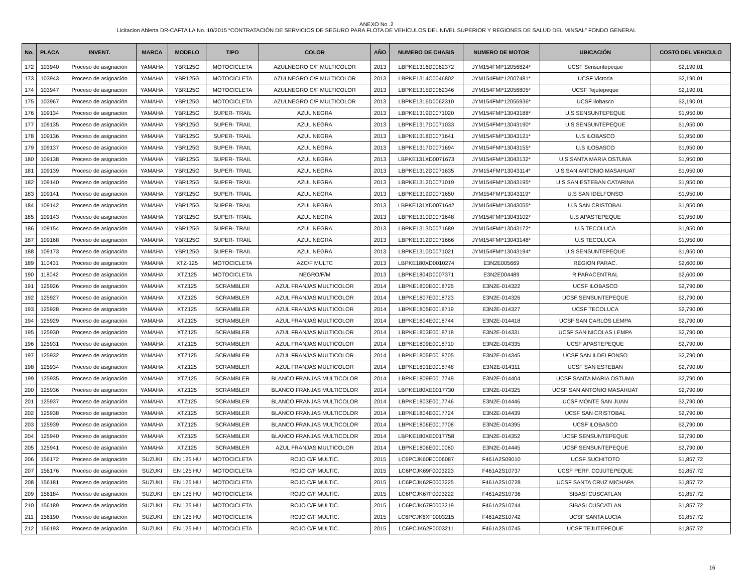ANEXO No .2
Licitacion Abierta DR-CAFTA LA No. 10/2015 “CONTRATACIÓN DE SERVICIOS DE SEGURO PARA FLOTA DE VEHÍCULOS DEL NIVEL SUPERIOR Y REGIONES DE SALUD DEL MINSAL” FONDO GENERAL
| No. | PLACA | INVENT. | MARCA | MODELO | TIPO | COLOR | AÑO | NUMERO DE CHASIS | NUMERO DE MOTOR | UBICACIÓN | COSTO DEL VEHICULO |
| --- | --- | --- | --- | --- | --- | --- | --- | --- | --- | --- | --- |
| 172 | 103940 | Proceso de asignación | YAMAHA | YBR125G | MOTOCICLETA | AZULNEGRO C/F MULTICOLOR | 2013 | LBPKE1316D0062372 | JYM154FMI*12056824* | UCSF Sensuntepeque | $2,190.01 |
| 173 | 103943 | Proceso de asignación | YAMAHA | YBR125G | MOTOCICLETA | AZULNEGRO C/F MULTICOLOR | 2013 | LBPKE1314C0046802 | JYM154FMI*12007481* | UCSF Victoria | $2,190.01 |
| 174 | 103947 | Proceso de asignación | YAMAHA | YBR125G | MOTOCICLETA | AZULNEGRO C/F MULTICOLOR | 2013 | LBPKE1315D0062346 | JYM154FMI*12056805* | UCSF Tejutepeque | $2,190.01 |
| 175 | 103967 | Proceso de asignación | YAMAHA | YBR125G | MOTOCICLETA | AZULNEGRO C/F MULTICOLOR | 2013 | LBPKE1316D0062310 | JYM154FMI*12056936* | UCSF Ilobasco | $2,190.01 |
| 176 | 109134 | Proceso de asignación | YAMAHA | YBR125G | SUPER- TRAIL | AZUL NEGRA | 2013 | LBPKE1319D0071020 | JYM154FMI*13043188* | U.S SENSUNTEPEQUE | $1,950.00 |
| 177 | 109135 | Proceso de asignación | YAMAHA | YBR125G | SUPER- TRAIL | AZUL NEGRA | 2013 | LBPKE1317D0071033 | JYM154FMI*13043190* | U.S SENSUNTEPEQUE | $1,950.00 |
| 178 | 109136 | Proceso de asignación | YAMAHA | YBR125G | SUPER- TRAIL | AZUL NEGRA | 2013 | LBPKE1318D0071641 | JYM154FMI*13043121* | U.S ILOBASCO | $1,950.00 |
| 179 | 109137 | Proceso de asignación | YAMAHA | YBR125G | SUPER- TRAIL | AZUL NEGRA | 2013 | LBPKE1317D0071694 | JYM154FMI*13043155* | U.S ILOBASCO | $1,950.00 |
| 180 | 109138 | Proceso de asignación | YAMAHA | YBR125G | SUPER- TRAIL | AZUL NEGRA | 2013 | LBPKE131XD0071673 | JYM154FMI*13043132* | U.S SANTA MARIA OSTUMA | $1,950.00 |
| 181 | 109139 | Proceso de asignación | YAMAHA | YBR125G | SUPER- TRAIL | AZUL NEGRA | 2013 | LBPKE1312D0071635 | JYM154FMI*13043114* | U.S SAN ANTONIO MASAHUAT | $1,950.00 |
| 182 | 109140 | Proceso de asignación | YAMAHA | YBR125G | SUPER- TRAIL | AZUL NEGRA | 2013 | LBPKE1312D0071019 | JYM154FMI*13043195* | U.S SAN ESTEBAN CATARINA | $1,950.00 |
| 183 | 109141 | Proceso de asignación | YAMAHA | YBR125G | SUPER- TRAIL | AZUL NEGRA | 2013 | LBPKE1319D0071650 | JYM154FMI*13043119* | U.S SAN IDELFONSO | $1,950.00 |
| 184 | 109142 | Proceso de asignación | YAMAHA | YBR125G | SUPER- TRAIL | AZUL NEGRA | 2013 | LBPKE131XD0071642 | JYM154FMI*13043055* | U.S SAN CRISTOBAL | $1,950.00 |
| 185 | 109143 | Proceso de asignación | YAMAHA | YBR125G | SUPER- TRAIL | AZUL NEGRA | 2013 | LBPKE1310D0071648 | JYM154FMI*13043102* | U.S APASTEPEQUE | $1,950.00 |
| 186 | 109154 | Proceso de asignación | YAMAHA | YBR125G | SUPER- TRAIL | AZUL NEGRA | 2013 | LBPKE1313D0071689 | JYM154FMI*13043172* | U.S TECOLUCA | $1,950.00 |
| 187 | 109168 | Proceso de asignación | YAMAHA | YBR125G | SUPER- TRAIL | AZUL NEGRA | 2013 | LBPKE1312D0071666 | JYM154FMI*13043148* | U.S TECOLUCA | $1,950.00 |
| 188 | 109173 | Proceso de asignación | YAMAHA | YBR125G | SUPER- TRAIL | AZUL NEGRA | 2013 | LBPKE1310D0071021 | JYM154FMI*13043194* | U.S SENSUNTEPEQUE | $1,950.00 |
| 189 | 110431 | Proceso de asignación | YAMAHA | XTZ-125 | MOTOCICLETA | AZC/F MULTC | 2013 | LBPKE180XD0010274 | E3N2E005669 | REGION PARAC. | $2,600.00 |
| 190 | 118042 | Proceso de asignación | YAMAHA | XTZ125 | MOTOCICLETA | NEGRO/F/M | 2013 | LBPKE1804D0007371 | E3N2E004489 | R.PARACENTRAL | $2,600.00 |
| 191 | 125926 | Proceso de asignación | YAMAHA | XTZ125 | SCRAMBLER | AZUL FRANJAS MULTICOLOR | 2014 | LBPKE1800E0018725 | E3N2E-014322 | UCSF ILOBASCO | $2,790.00 |
| 192 | 125927 | Proceso de asignación | YAMAHA | XTZ125 | SCRAMBLER | AZUL FRANJAS MULTICOLOR | 2014 | LBPKE1807E0018723 | E3N2E-014326 | UCSF SENSUNTEPEQUE | $2,790.00 |
| 193 | 125928 | Proceso de asignación | YAMAHA | XTZ125 | SCRAMBLER | AZUL FRANJAS MULTICOLOR | 2014 | LBPKE1805E0018719 | E3N2E-014327 | UCSF TECOLUCA | $2,790.00 |
| 194 | 125929 | Proceso de asignación | YAMAHA | XTZ125 | SCRAMBLER | AZUL FRANJAS MULTICOLOR | 2014 | LBPKE1804E0018744 | E3N2E-014418 | UCSF SAN CARLOS LEMPA | $2,790.00 |
| 195 | 125930 | Proceso de asignación | YAMAHA | XTZ125 | SCRAMBLER | AZUL FRANJAS MULTICOLOR | 2014 | LBPKE1803E0018718 | E3N2E-014331 | UCSF SAN NICOLAS LEMPA | $2,790.00 |
| 196 | 125931 | Proceso de asignación | YAMAHA | XTZ125 | SCRAMBLER | AZUL FRANJAS MULTICOLOR | 2014 | LBPKE1809E0018710 | E3N2E-014335 | UCSF APASTEPEQUE | $2,790.00 |
| 197 | 125932 | Proceso de asignación | YAMAHA | XTZ125 | SCRAMBLER | AZUL FRANJAS MULTICOLOR | 2014 | LBPKE1805E0018705 | E3N2E-014345 | UCSF SAN ILDELFONSO | $2,790.00 |
| 198 | 125934 | Proceso de asignación | YAMAHA | XTZ125 | SCRAMBLER | AZUL FRANJAS MULTICOLOR | 2014 | LBPKE1801E0018748 | E3N2E-014311 | UCSF SAN ESTEBAN | $2,790.00 |
| 199 | 125935 | Proceso de asignación | YAMAHA | XTZ125 | SCRAMBLER | BLANCO FRANJAS MULTICOLOR | 2014 | LBPKE1809E0017749 | E3N2E-014404 | UCSF SANTA MARIA OSTUMA | $2,790.00 |
| 200 | 125936 | Proceso de asignación | YAMAHA | XTZ125 | SCRAMBLER | BLANCO FRANJAS MULTICOLOR | 2014 | LBPKE180XE0017730 | E3N2E-014325 | UCSF SAN ANTONIO MASAHUAT | $2,790.00 |
| 201 | 125937 | Proceso de asignación | YAMAHA | XTZ125 | SCRAMBLER | BLANCO FRANJAS MULTICOLOR | 2014 | LBPKE1803E0017746 | E3N2E-014446 | UCSF MONTE SAN JUAN | $2,790.00 |
| 202 | 125938 | Proceso de asignación | YAMAHA | XTZ125 | SCRAMBLER | BLANCO FRANJAS MULTICOLOR | 2014 | LBPKE1804E0017724 | E3N2E-014439 | UCSF SAN CRISTOBAL | $2,790.00 |
| 203 | 125939 | Proceso de asignación | YAMAHA | XTZ125 | SCRAMBLER | BLANCO FRANJAS MULTICOLOR | 2014 | LBPKE1806E0017708 | E3N2E-014395 | UCSF ILOBASCO | $2,790.00 |
| 204 | 125940 | Proceso de asignación | YAMAHA | XTZ125 | SCRAMBLER | BLANCO FRANJAS MULTICOLOR | 2014 | LBPKE180XE0017758 | E3N2E-014352 | UCSF SENSUNTEPEQUE | $2,790.00 |
| 205 | 125941 | Proceso de asignación | YAMAHA | XTZ125 | SCRAMBLER | AZUL FRANJAS MULTICOLOR | 2014 | LBPKE1806E0010080 | E3N2E-014445 | UCSF SENSUNTEPEQUE | $2,790.00 |
| 206 | 156172 | Proceso de asignación | SUZUKI | EN 125 HU | MOTOCICLETA | ROJO C/F MULTIC. | 2015 | LC6PCJK60E0006087 | F461A2S09010 | UCSF SUCHITOTO | $1,857.72 |
| 207 | 156176 | Proceso de asignación | SUZUKI | EN 125 HU | MOTOCICLETA | ROJO C/F MULTIC. | 2015 | LC6PCJK69F0003223 | F461A2S10737 | UCSF PERF. COJUTEPEQUE | $1,857.72 |
| 208 | 156181 | Proceso de asignación | SUZUKI | EN 125 HU | MOTOCICLETA | ROJO C/F MULTIC. | 2015 | LC6PCJK62F0003225 | F461A2S10728 | UCSF SANTA CRUZ MICHAPA | $1,857.72 |
| 209 | 156184 | Proceso de asignación | SUZUKI | EN 125 HU | MOTOCICLETA | ROJO C/F MULTIC. | 2015 | LC6PCJK67F0003222 | F461A2S10736 | SIBASI CUSCATLAN | $1,857.72 |
| 210 | 156189 | Proceso de asignación | SUZUKI | EN 125 HU | MOTOCICLETA | ROJO C/F MULTIC. | 2015 | LC6PCJK67F0003219 | F461A2S10744 | SIBASI CUSCATLAN | $1,857.72 |
| 211 | 156190 | Proceso de asignación | SUZUKI | EN 125 HU | MOTOCICLETA | ROJO C/F MULTIC. | 2015 | LC6PCJK6XF0003215 | F461A2S10742 | UCSF SANTA LUCIA | $1,857.72 |
| 212 | 156193 | Proceso de asignación | SUZUKI | EN 125 HU | MOTOCICLETA | ROJO C/F MULTIC. | 2015 | LC6PCJK62F0003211 | F461A2S10745 | UCSF TEJUTEPEQUE | $1,857.72 |
16